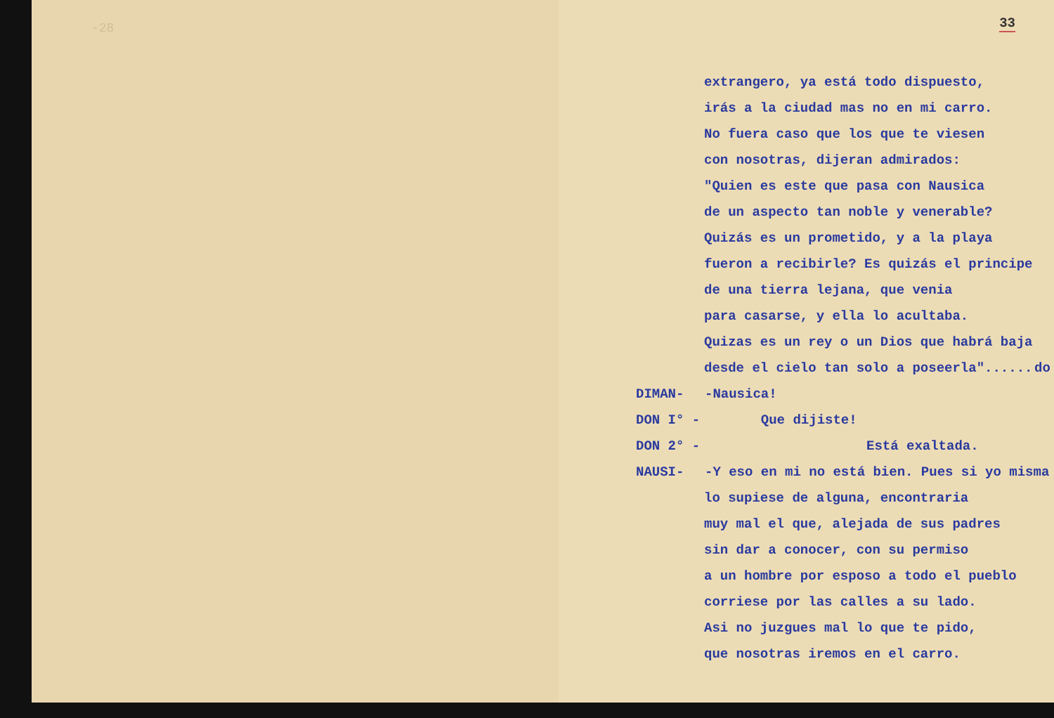-28
33
extrangero, ya está todo dispuesto,
irás a la ciudad mas no en mi carro.
No fuera caso que los que te viesen
con nosotras, dijeran admirados:
"Quien es este que pasa con Nausica
de un aspecto tan noble y venerable?
Quizás es un prometido, y a la playa
fueron a recibirle? Es quizás el principe
de una tierra lejana, que venia
para casarse, y ella lo acultaba.
Quizas es un rey o un Dios que habrá baja
do
desde el cielo tan solo a poseerla"......
DIMAN- -Nausica!
DON I° - Que dijiste!
DON 2° - Está exaltada.
NAUSI- -Y eso en mi no está bien. Pues si yo misma
lo supiese de alguna, encontraria
muy mal el que, alejada de sus padres
sin dar a conocer, con su permiso
a un hombre por esposo a todo el pueblo
corriese por las calles a su lado.
Asi no juzgues mal lo que te pido,
que nosotras iremos en el carro.